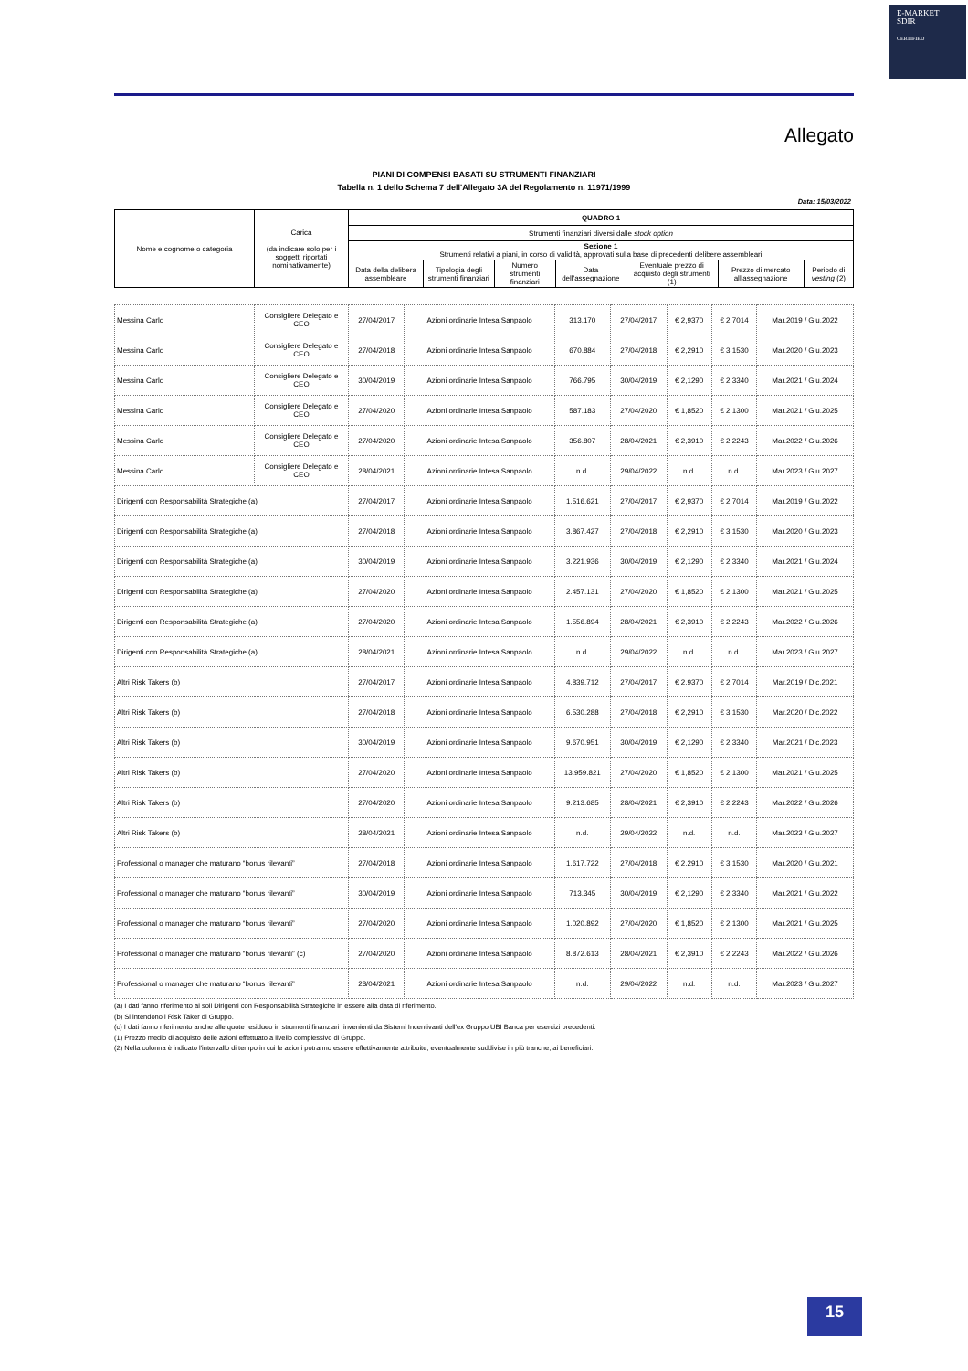E-MARKET
SDIR
CERTIFIED
Allegato
PIANI DI COMPENSI BASATI SU STRUMENTI FINANZIARI
Tabella n. 1 dello Schema 7 dell'Allegato 3A del Regolamento n. 11971/1999
Data: 15/03/2022
| Nome e cognome o categoria | Carica (da indicare solo per i soggetti riportati nominativamente) | QUADRO 1 | | | | | | |
| --- | --- | --- | --- | --- | --- | --- | --- | --- |
| | | Strumenti finanziari diversi dalle stock option | | | | | | |
| | | Sezione 1 Strumenti relativi a piani, in corso di validità, approvati sulla base di precedenti delibere assembleari | | | | | | |
| | | Data della delibera assembleare | Tipologia degli strumenti finanziari | Numero strumenti finanziari | Data dell'assegnazione | Eventuale prezzo di acquisto degli strumenti (1) | Prezzo di mercato all'assegnazione | Periodo di vesting (2) |
| Messina Carlo | Consigliere Delegato e CEO | 27/04/2017 | Azioni ordinarie Intesa Sanpaolo | 313.170 | 27/04/2017 | € 2,9370 | € 2,7014 | Mar.2019 / Giu.2022 |
| Messina Carlo | Consigliere Delegato e CEO | 27/04/2018 | Azioni ordinarie Intesa Sanpaolo | 670.884 | 27/04/2018 | € 2,2910 | € 3,1530 | Mar.2020 / Giu.2023 |
| Messina Carlo | Consigliere Delegato e CEO | 30/04/2019 | Azioni ordinarie Intesa Sanpaolo | 766.795 | 30/04/2019 | € 2,1290 | € 2,3340 | Mar.2021 / Giu.2024 |
| Messina Carlo | Consigliere Delegato e CEO | 27/04/2020 | Azioni ordinarie Intesa Sanpaolo | 587.183 | 27/04/2020 | € 1,8520 | € 2,1300 | Mar.2021 / Giu.2025 |
| Messina Carlo | Consigliere Delegato e CEO | 27/04/2020 | Azioni ordinarie Intesa Sanpaolo | 356.807 | 28/04/2021 | € 2,3910 | € 2,2243 | Mar.2022 / Giu.2026 |
| Messina Carlo | Consigliere Delegato e CEO | 28/04/2021 | Azioni ordinarie Intesa Sanpaolo | n.d. | 29/04/2022 | n.d. | n.d. | Mar.2023 / Giu.2027 |
| Dirigenti con Responsabilità Strategiche (a) | | 27/04/2017 | Azioni ordinarie Intesa Sanpaolo | 1.516.621 | 27/04/2017 | € 2,9370 | € 2,7014 | Mar.2019 / Giu.2022 |
| Dirigenti con Responsabilità Strategiche (a) | | 27/04/2018 | Azioni ordinarie Intesa Sanpaolo | 3.867.427 | 27/04/2018 | € 2,2910 | € 3,1530 | Mar.2020 / Giu.2023 |
| Dirigenti con Responsabilità Strategiche (a) | | 30/04/2019 | Azioni ordinarie Intesa Sanpaolo | 3.221.936 | 30/04/2019 | € 2,1290 | € 2,3340 | Mar.2021 / Giu.2024 |
| Dirigenti con Responsabilità Strategiche (a) | | 27/04/2020 | Azioni ordinarie Intesa Sanpaolo | 2.457.131 | 27/04/2020 | € 1,8520 | € 2,1300 | Mar.2021 / Giu.2025 |
| Dirigenti con Responsabilità Strategiche (a) | | 27/04/2020 | Azioni ordinarie Intesa Sanpaolo | 1.556.894 | 28/04/2021 | € 2,3910 | € 2,2243 | Mar.2022 / Giu.2026 |
| Dirigenti con Responsabilità Strategiche (a) | | 28/04/2021 | Azioni ordinarie Intesa Sanpaolo | n.d. | 29/04/2022 | n.d. | n.d. | Mar.2023 / Giu.2027 |
| Altri Risk Takers (b) | | 27/04/2017 | Azioni ordinarie Intesa Sanpaolo | 4.839.712 | 27/04/2017 | € 2,9370 | € 2,7014 | Mar.2019 / Dic.2021 |
| Altri Risk Takers (b) | | 27/04/2018 | Azioni ordinarie Intesa Sanpaolo | 6.530.288 | 27/04/2018 | € 2,2910 | € 3,1530 | Mar.2020 / Dic.2022 |
| Altri Risk Takers (b) | | 30/04/2019 | Azioni ordinarie Intesa Sanpaolo | 9.670.951 | 30/04/2019 | € 2,1290 | € 2,3340 | Mar.2021 / Dic.2023 |
| Altri Risk Takers (b) | | 27/04/2020 | Azioni ordinarie Intesa Sanpaolo | 13.959.821 | 27/04/2020 | € 1,8520 | € 2,1300 | Mar.2021 / Giu.2025 |
| Altri Risk Takers (b) | | 27/04/2020 | Azioni ordinarie Intesa Sanpaolo | 9.213.685 | 28/04/2021 | € 2,3910 | € 2,2243 | Mar.2022 / Giu.2026 |
| Altri Risk Takers (b) | | 28/04/2021 | Azioni ordinarie Intesa Sanpaolo | n.d. | 29/04/2022 | n.d. | n.d. | Mar.2023 / Giu.2027 |
| Professional o manager che maturano “bonus rilevanti” | | 27/04/2018 | Azioni ordinarie Intesa Sanpaolo | 1.617.722 | 27/04/2018 | € 2,2910 | € 3,1530 | Mar.2020 / Giu.2021 |
| Professional o manager che maturano “bonus rilevanti” | | 30/04/2019 | Azioni ordinarie Intesa Sanpaolo | 713.345 | 30/04/2019 | € 2,1290 | € 2,3340 | Mar.2021 / Giu.2022 |
| Professional o manager che maturano “bonus rilevanti” | | 27/04/2020 | Azioni ordinarie Intesa Sanpaolo | 1.020.892 | 27/04/2020 | € 1,8520 | € 2,1300 | Mar.2021 / Giu.2025 |
| Professional o manager che maturano “bonus rilevanti” (c) | | 27/04/2020 | Azioni ordinarie Intesa Sanpaolo | 8.872.613 | 28/04/2021 | € 2,3910 | € 2,2243 | Mar.2022 / Giu.2026 |
| Professional o manager che maturano “bonus rilevanti” | | 28/04/2021 | Azioni ordinarie Intesa Sanpaolo | n.d. | 29/04/2022 | n.d. | n.d. | Mar.2023 / Giu.2027 |
(a) I dati fanno riferimento ai soli Dirigenti con Responsabilità Strategiche in essere alla data di riferimento.
(b) Si intendono i Risk Taker di Gruppo.
(c) I dati fanno riferimento anche alle quote residueo in strumenti finanziari rinvenienti da Sistemi Incentivanti dell'ex Gruppo UBI Banca per esercizi precedenti.
(1) Prezzo medio di acquisto delle azioni effettuato a livello complessivo di Gruppo.
(2) Nella colonna è indicato l'intervallo di tempo in cui le azioni potranno essere effettivamente attribuite, eventualmente suddivise in più tranche, ai beneficiari.
15